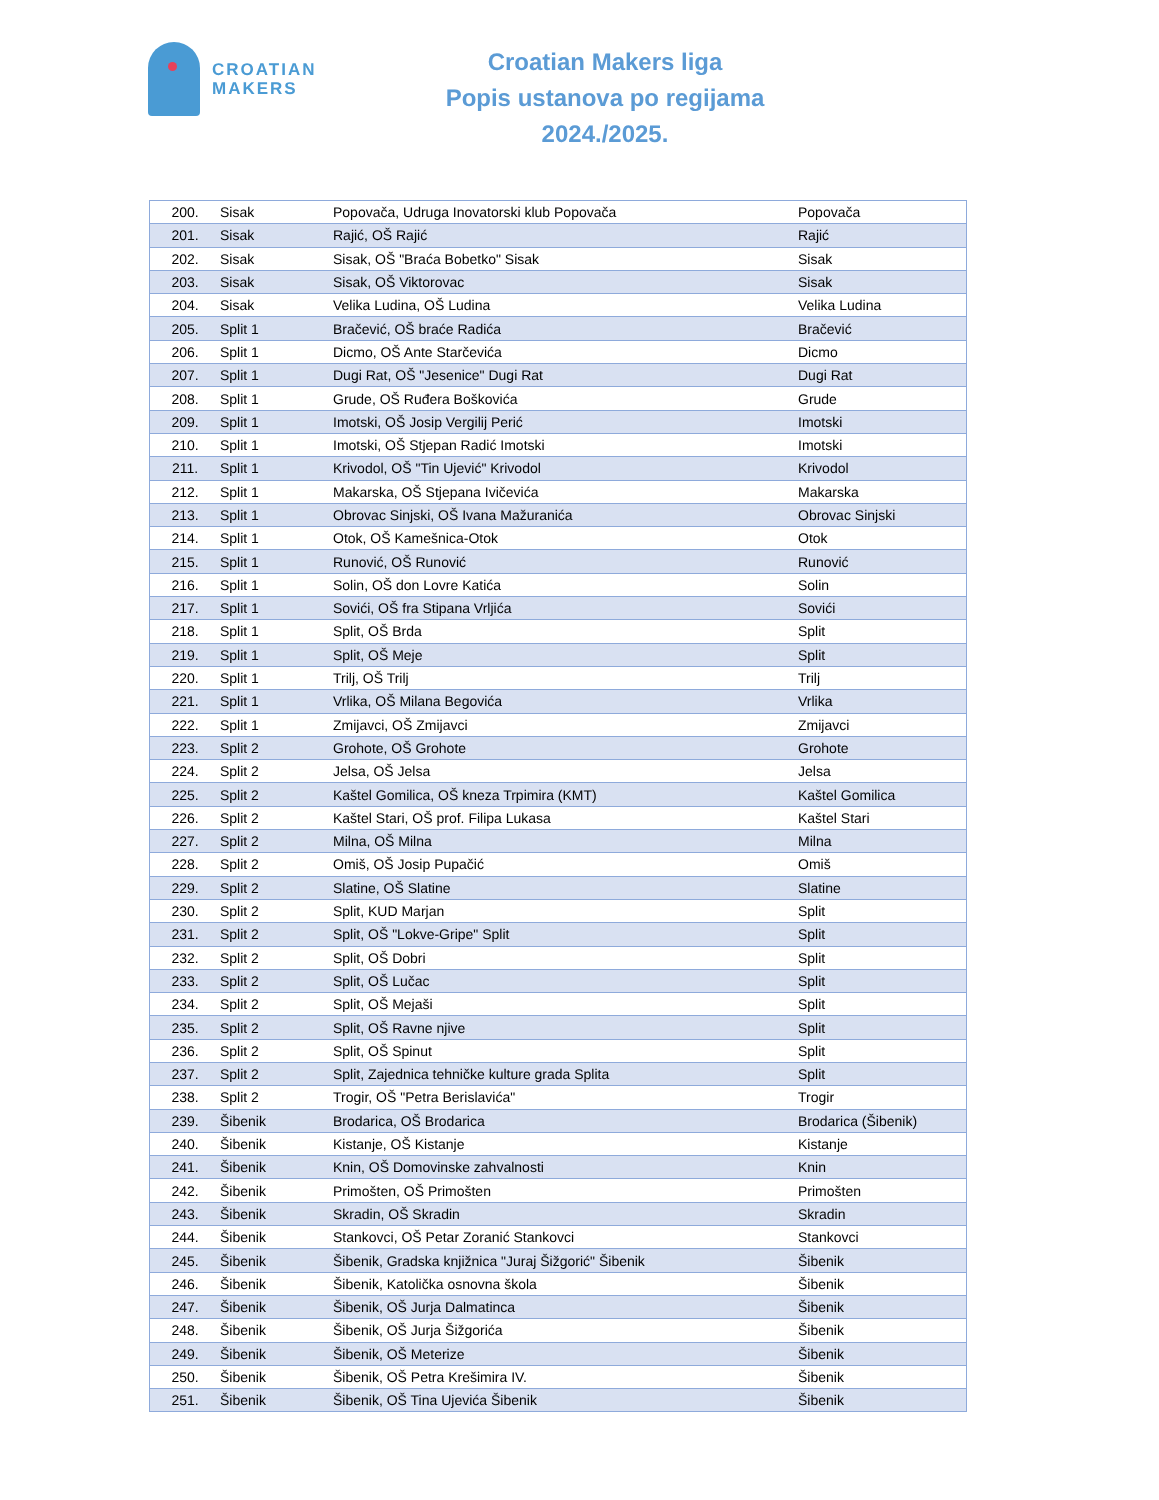CROATIAN
MAKERS
Croatian Makers liga
Popis ustanova po regijama
2024./2025.
| 200. | Sisak | Popovača, Udruga Inovatorski klub Popovača | Popovača |
| 201. | Sisak | Rajić, OŠ Rajić | Rajić |
| 202. | Sisak | Sisak, OŠ "Braća Bobetko" Sisak | Sisak |
| 203. | Sisak | Sisak, OŠ Viktorovac | Sisak |
| 204. | Sisak | Velika Ludina, OŠ Ludina | Velika Ludina |
| 205. | Split 1 | Bračević, OŠ braće Radića | Bračević |
| 206. | Split 1 | Dicmo, OŠ Ante Starčevića | Dicmo |
| 207. | Split 1 | Dugi Rat, OŠ "Jesenice" Dugi Rat | Dugi Rat |
| 208. | Split 1 | Grude, OŠ Ruđera Boškovića | Grude |
| 209. | Split 1 | Imotski, OŠ Josip Vergilij Perić | Imotski |
| 210. | Split 1 | Imotski, OŠ Stjepan Radić Imotski | Imotski |
| 211. | Split 1 | Krivodol, OŠ "Tin Ujević" Krivodol | Krivodol |
| 212. | Split 1 | Makarska, OŠ Stjepana Ivičevića | Makarska |
| 213. | Split 1 | Obrovac Sinjski, OŠ Ivana Mažuranića | Obrovac Sinjski |
| 214. | Split 1 | Otok, OŠ Kamešnica-Otok | Otok |
| 215. | Split 1 | Runović, OŠ Runović | Runović |
| 216. | Split 1 | Solin, OŠ don Lovre Katića | Solin |
| 217. | Split 1 | Sovići, OŠ fra Stipana Vrljića | Sovići |
| 218. | Split 1 | Split, OŠ Brda | Split |
| 219. | Split 1 | Split, OŠ Meje | Split |
| 220. | Split 1 | Trilj, OŠ Trilj | Trilj |
| 221. | Split 1 | Vrlika, OŠ Milana Begovića | Vrlika |
| 222. | Split 1 | Zmijavci, OŠ Zmijavci | Zmijavci |
| 223. | Split 2 | Grohote, OŠ Grohote | Grohote |
| 224. | Split 2 | Jelsa, OŠ Jelsa | Jelsa |
| 225. | Split 2 | Kaštel Gomilica, OŠ kneza Trpimira (KMT) | Kaštel Gomilica |
| 226. | Split 2 | Kaštel Stari, OŠ prof. Filipa Lukasa | Kaštel Stari |
| 227. | Split 2 | Milna, OŠ Milna | Milna |
| 228. | Split 2 | Omiš, OŠ Josip Pupačić | Omiš |
| 229. | Split 2 | Slatine, OŠ Slatine | Slatine |
| 230. | Split 2 | Split, KUD Marjan | Split |
| 231. | Split 2 | Split, OŠ "Lokve-Gripe" Split | Split |
| 232. | Split 2 | Split, OŠ Dobri | Split |
| 233. | Split 2 | Split, OŠ Lučac | Split |
| 234. | Split 2 | Split, OŠ Mejaši | Split |
| 235. | Split 2 | Split, OŠ Ravne njive | Split |
| 236. | Split 2 | Split, OŠ Spinut | Split |
| 237. | Split 2 | Split, Zajednica tehničke kulture grada Splita | Split |
| 238. | Split 2 | Trogir, OŠ "Petra Berislavića" | Trogir |
| 239. | Šibenik | Brodarica, OŠ Brodarica | Brodarica (Šibenik) |
| 240. | Šibenik | Kistanje, OŠ Kistanje | Kistanje |
| 241. | Šibenik | Knin, OŠ Domovinske zahvalnosti | Knin |
| 242. | Šibenik | Primošten, OŠ Primošten | Primošten |
| 243. | Šibenik | Skradin, OŠ Skradin | Skradin |
| 244. | Šibenik | Stankovci, OŠ Petar Zoranić Stankovci | Stankovci |
| 245. | Šibenik | Šibenik, Gradska knjižnica "Juraj Šižgorić" Šibenik | Šibenik |
| 246. | Šibenik | Šibenik, Katolička osnovna škola | Šibenik |
| 247. | Šibenik | Šibenik, OŠ Jurja Dalmatinca | Šibenik |
| 248. | Šibenik | Šibenik, OŠ Jurja Šižgorića | Šibenik |
| 249. | Šibenik | Šibenik, OŠ Meterize | Šibenik |
| 250. | Šibenik | Šibenik, OŠ Petra Krešimira IV. | Šibenik |
| 251. | Šibenik | Šibenik, OŠ Tina Ujevića Šibenik | Šibenik |